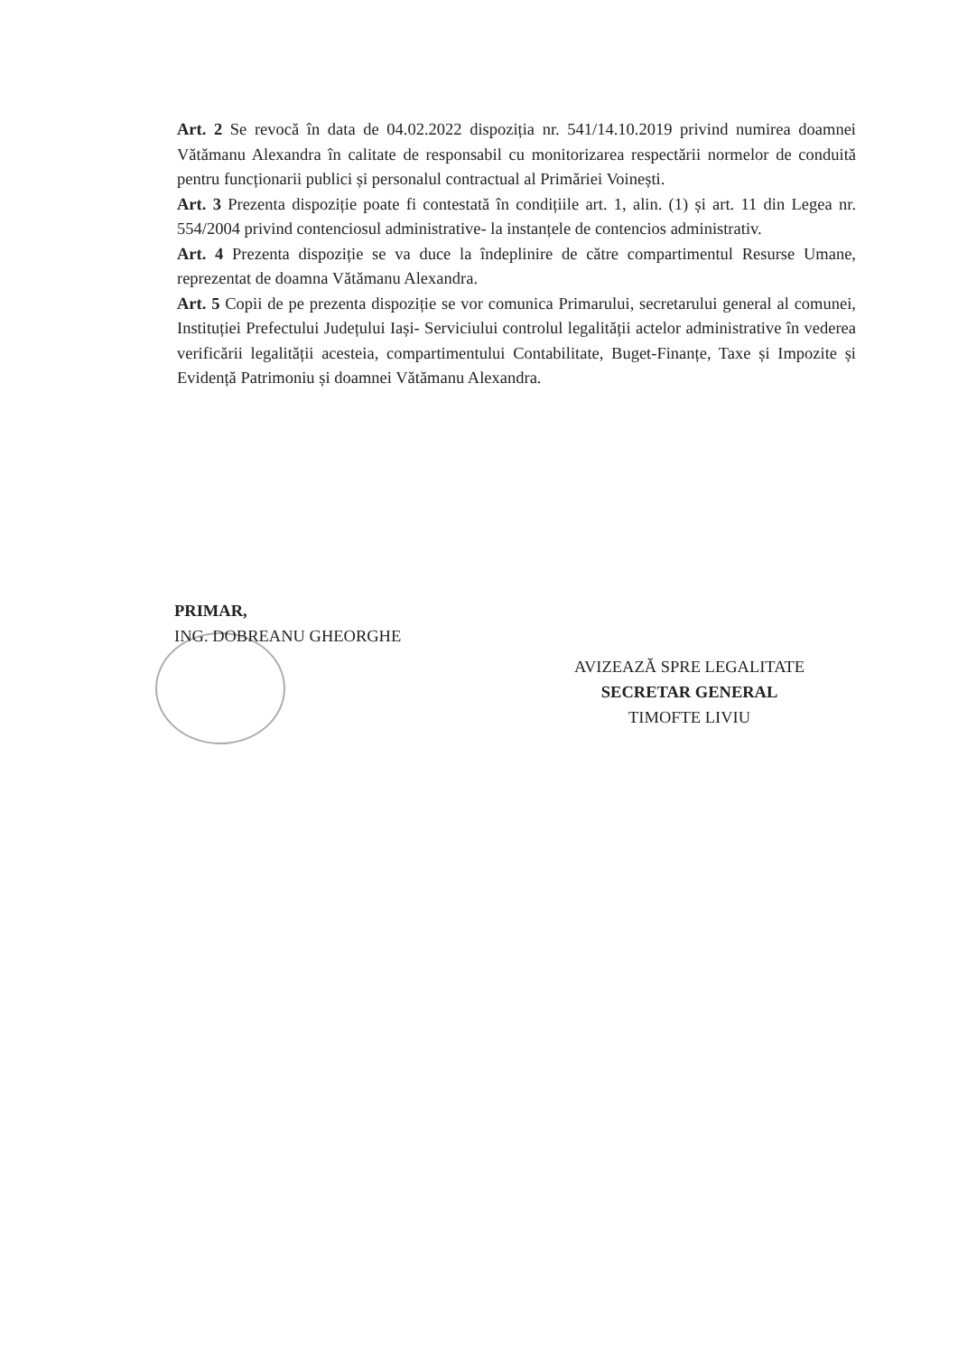Art. 2 Se revocă în data de 04.02.2022 dispoziția nr. 541/14.10.2019 privind numirea doamnei Vătămanu Alexandra în calitate de responsabil cu monitorizarea respectării normelor de conduită pentru funcționarii publici și personalul contractual al Primăriei Voinești.
Art. 3 Prezenta dispoziție poate fi contestată în condițiile art. 1, alin. (1) și art. 11 din Legea nr. 554/2004 privind contenciosul administrative- la instanțele de contencios administrativ.
Art. 4 Prezenta dispoziție se va duce la îndeplinire de către compartimentul Resurse Umane, reprezentat de doamna Vătămanu Alexandra.
Art. 5 Copii de pe prezenta dispoziție se vor comunica Primarului, secretarului general al comunei, Instituției Prefectului Județului Iași- Serviciului controlul legalității actelor administrative în vederea verificării legalității acesteia, compartimentului Contabilitate, Buget-Finanțe, Taxe și Impozite și Evidență Patrimoniu și doamnei Vătămanu Alexandra.
PRIMAR,
ING. DOBREANU GHEORGHE
AVIZEAZĂ SPRE LEGALITATE
SECRETAR GENERAL
TIMOFTE LIVIU